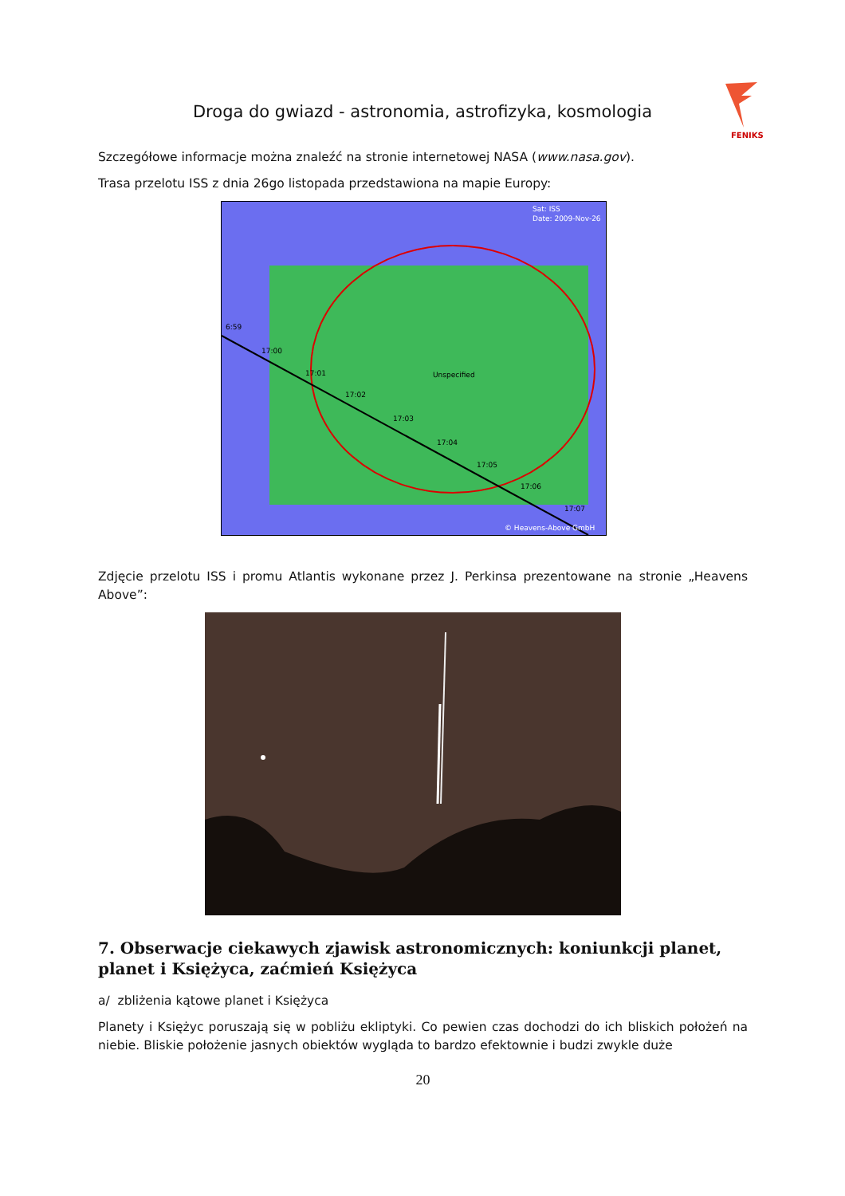Droga do gwiazd - astronomia, astrofizyka, kosmologia
FENIKS
Szczegółowe informacje można znaleźć na stronie internetowej NASA (www.nasa.gov).
Trasa przelotu ISS z dnia 26go listopada przedstawiona na mapie Europy:
Sat: ISS
Date: 2009-Nov-26
6:59
17:00
17:01
17:02
17:03
17:04
17:05
17:06
17:07
Unspecified
© Heavens-Above GmbH
Zdjęcie przelotu ISS i promu Atlantis wykonane przez J. Perkinsa prezentowane na stronie „Heavens Above”:
7. Obserwacje ciekawych zjawisk astronomicznych: koniunkcji planet, planet i Księżyca, zaćmień Księżyca
a/ zbliżenia kątowe planet i Księżyca
Planety i Księżyc poruszają się w pobliżu ekliptyki. Co pewien czas dochodzi do ich bliskich położeń na niebie. Bliskie położenie jasnych obiektów wygląda to bardzo efektownie i budzi zwykle duże
20